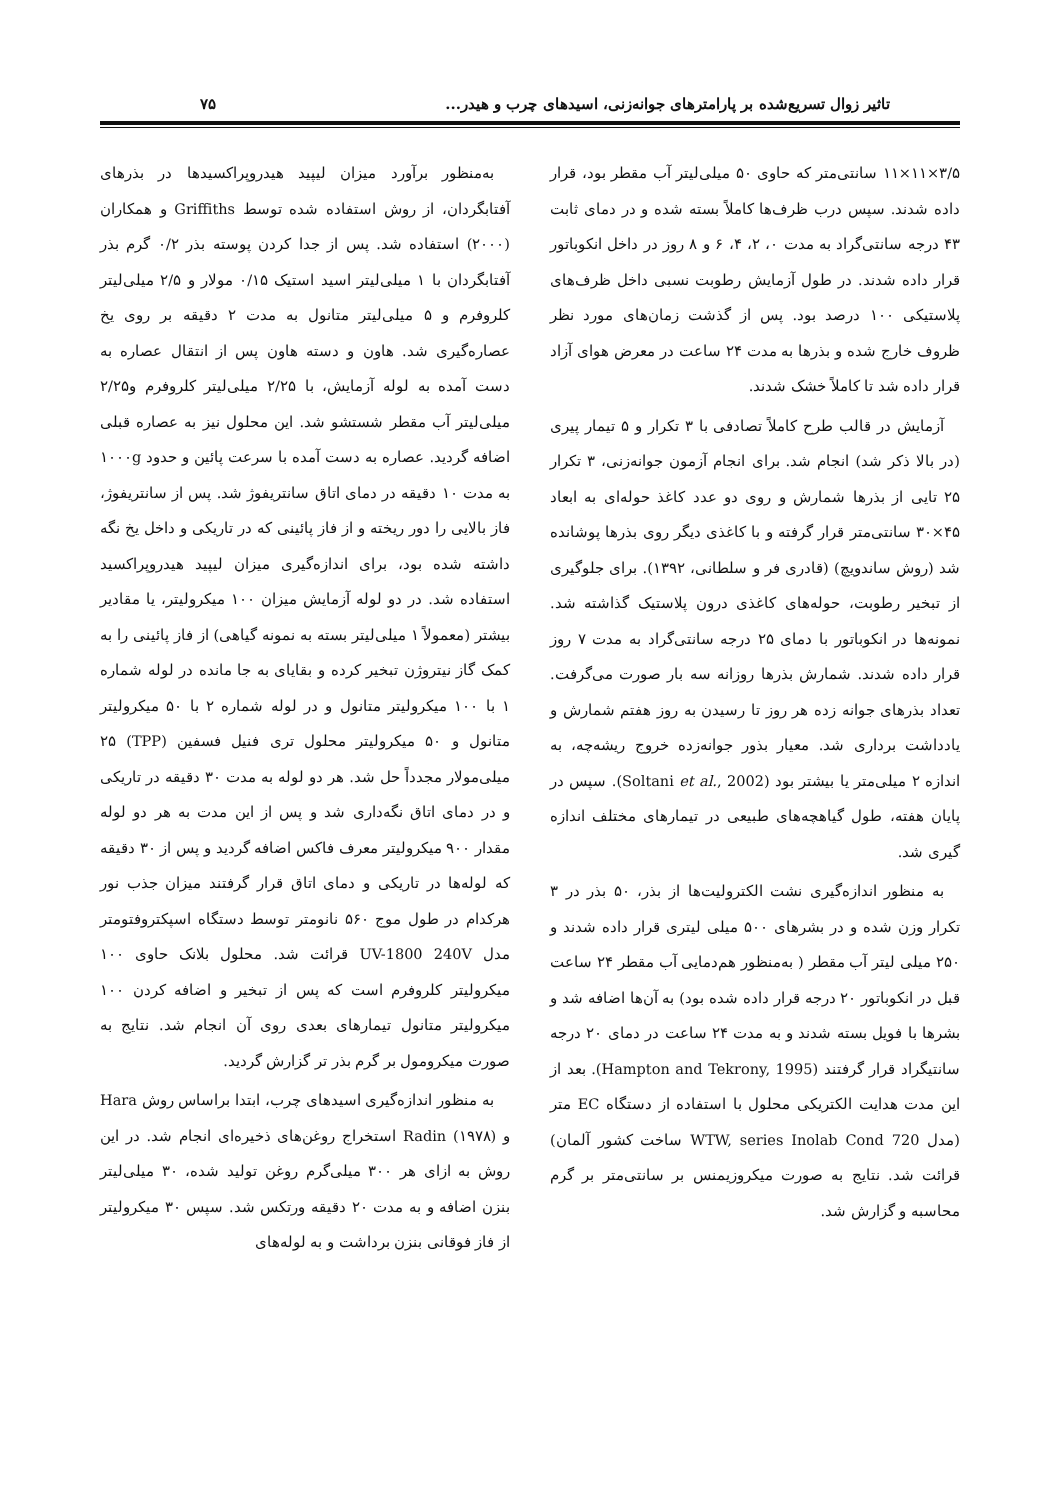تاثیر زوال تسریع‌شده بر پارامترهای جوانه‌زنی، اسیدهای چرب و هیدر... ۷۵
۳/۵×۱۱×۱۱ سانتی‌متر که حاوی ۵۰ میلی‌لیتر آب مقطر بود، قرار داده شدند. سپس درب ظرف‌ها کاملاً بسته شده و در دمای ثابت ۴۳ درجه سانتی‌گراد به مدت ۰، ۲، ۴، ۶ و ۸ روز در داخل انکوباتور قرار داده شدند. در طول آزمایش رطوبت نسبی داخل ظرف‌های پلاستیکی ۱۰۰ درصد بود. پس از گذشت زمان‌های مورد نظر ظروف خارج شده و بذرها به مدت ۲۴ ساعت در معرض هوای آزاد قرار داده شد تا کاملاً خشک شدند.
آزمایش در قالب طرح کاملاً تصادفی با ۳ تکرار و ۵ تیمار پیری (در بالا ذکر شد) انجام شد. برای انجام آزمون جوانه‌زنی، ۳ تکرار ۲۵ تایی از بذرها شمارش و روی دو عدد کاغذ حوله‌ای به ابعاد ۴۵×۳۰ سانتی‌متر قرار گرفته و با کاغذی دیگر روی بذرها پوشانده شد (روش ساندویچ) (قادری فر و سلطانی، ۱۳۹۲). برای جلوگیری از تبخیر رطوبت، حوله‌های کاغذی درون پلاستیک گذاشته شد. نمونه‌ها در انکوباتور با دمای ۲۵ درجه سانتی‌گراد به مدت ۷ روز قرار داده شدند. شمارش بذرها روزانه سه بار صورت می‌گرفت. تعداد بذرهای جوانه زده هر روز تا رسیدن به روز هفتم شمارش و یادداشت برداری شد. معیار بذور جوانه‌زده خروج ریشه‌چه، به اندازه ۲ میلی‌متر یا بیشتر بود (Soltani et al., 2002). سپس در پایان هفته، طول گیاهچه‌های طبیعی در تیمارهای مختلف اندازه گیری شد.
به منظور اندازه‌گیری نشت الکترولیت‌ها از بذر، ۵۰ بذر در ۳ تکرار وزن شده و در بشرهای ۵۰۰ میلی لیتری قرار داده شدند و ۲۵۰ میلی لیتر آب مقطر ( به‌منظور هم‌دمایی آب مقطر ۲۴ ساعت قبل در انکوباتور ۲۰ درجه قرار داده شده بود) به آن‌ها اضافه شد و بشرها با فویل بسته شدند و به مدت ۲۴ ساعت در دمای ۲۰ درجه سانتیگراد قرار گرفتند (Hampton and Tekrony, 1995). بعد از این مدت هدایت الکتریکی محلول با استفاده از دستگاه EC متر (مدل WTW, series Inolab Cond 720 ساخت کشور آلمان) قرائت شد. نتایج به صورت میکروزیمنس بر سانتی‌متر بر گرم محاسبه و گزارش شد.
به‌منظور برآورد میزان لیپید هیدروپراکسیدها در بذرهای آفتابگردان، از روش استفاده شده توسط Griffiths و همکاران (۲۰۰۰) استفاده شد. پس از جدا کردن پوسته بذر ۰/۲ گرم بذر آفتابگردان با ۱ میلی‌لیتر اسید استیک ۰/۱۵ مولار و ۲/۵ میلی‌لیتر کلروفرم و ۵ میلی‌لیتر متانول به مدت ۲ دقیقه بر روی یخ عصاره‌گیری شد. هاون و دسته هاون پس از انتقال عصاره به دست آمده به لوله آزمایش، با ۲/۲۵ میلی‌لیتر کلروفرم و۲/۲۵ میلی‌لیتر آب مقطر شستشو شد. این محلول نیز به عصاره قبلی اضافه گردید. عصاره به دست آمده با سرعت پائین و حدود ۱۰۰۰g به مدت ۱۰ دقیقه در دمای اتاق سانتریفوژ شد. پس از سانتریفوژ، فاز بالایی را دور ریخته و از فاز پائینی که در تاریکی و داخل یخ نگه داشته شده بود، برای اندازه‌گیری میزان لیپید هیدروپراکسید استفاده شد. در دو لوله آزمایش میزان ۱۰۰ میکرولیتر، یا مقادیر بیشتر (معمولاً ۱ میلی‌لیتر بسته به نمونه گیاهی) از فاز پائینی را به کمک گاز نیتروژن تبخیر کرده و بقایای به جا مانده در لوله شماره ۱ با ۱۰۰ میکرولیتر متانول و در لوله شماره ۲ با ۵۰ میکرولیتر متانول و ۵۰ میکرولیتر محلول تری فنیل فسفین (TPP) ۲۵ میلی‌مولار مجدداً حل شد. هر دو لوله به مدت ۳۰ دقیقه در تاریکی و در دمای اتاق نگه‌داری شد و پس از این مدت به هر دو لوله مقدار ۹۰۰ میکرولیتر معرف فاکس اضافه گردید و پس از ۳۰ دقیقه که لوله‌ها در تاریکی و دمای اتاق قرار گرفتند میزان جذب نور هرکدام در طول موج ۵۶۰ نانومتر توسط دستگاه اسپکتروفتومتر مدل UV-1800 240V قرائت شد. محلول بلانک حاوی ۱۰۰ میکرولیتر کلروفرم است که پس از تبخیر و اضافه کردن ۱۰۰ میکرولیتر متانول تیمارهای بعدی روی آن انجام شد. نتایج به صورت میکرومول بر گرم بذر تر گزارش گردید.
به منظور اندازه‌گیری اسیدهای چرب، ابتدا براساس روش Hara و Radin (۱۹۷۸) استخراج روغن‌های ذخیره‌ای انجام شد. در این روش به ازای هر ۳۰۰ میلی‌گرم روغن تولید شده، ۳۰ میلی‌لیتر بنزن اضافه و به مدت ۲۰ دقیقه ورتکس شد. سپس ۳۰ میکرولیتر از فاز فوقانی بنزن برداشت و به لوله‌های